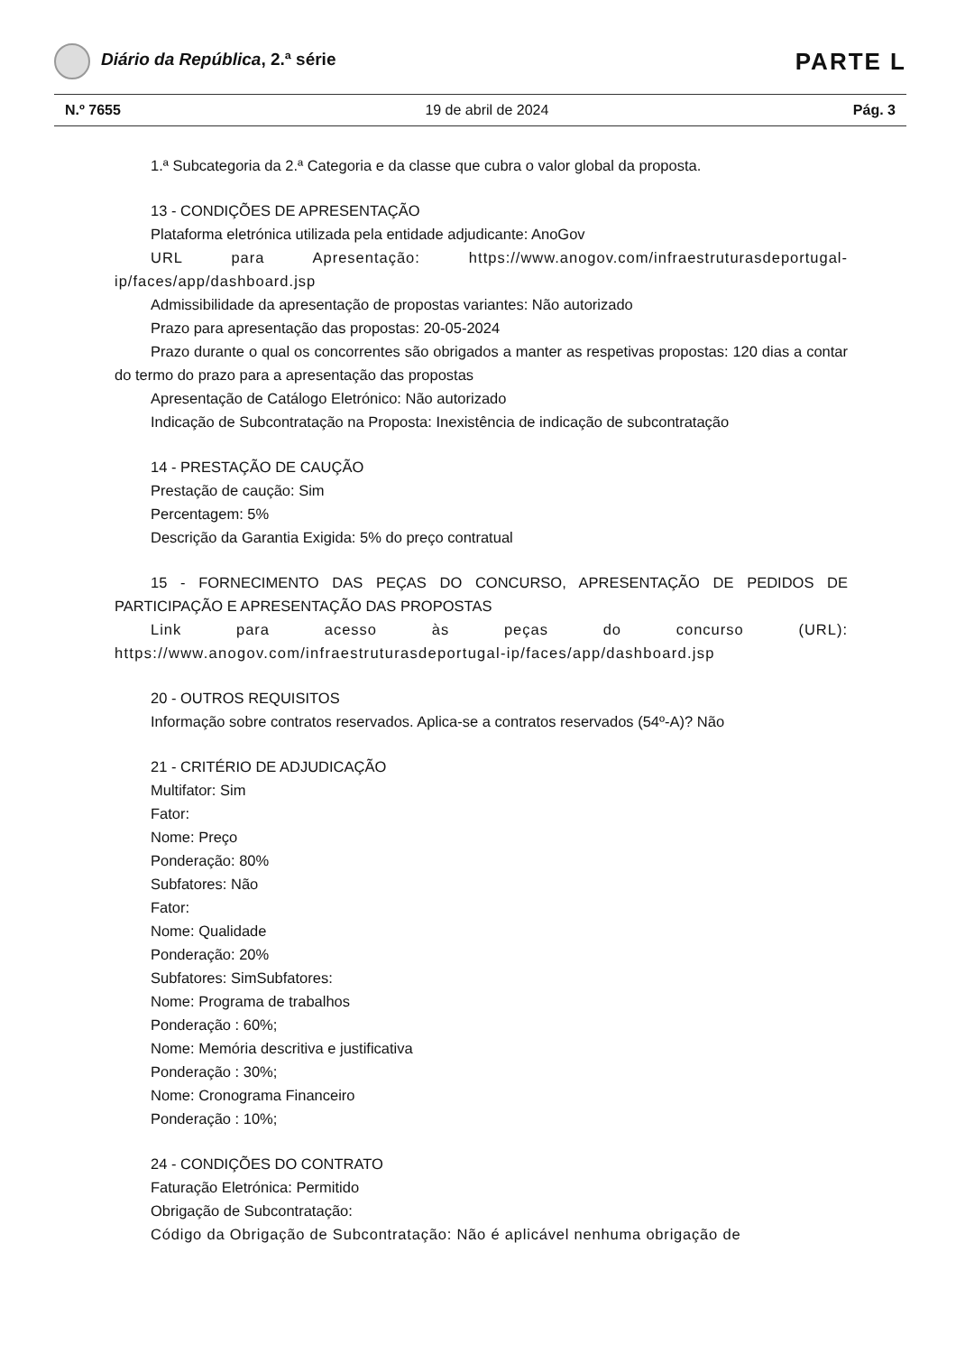Diário da República, 2.ª série
PARTE L
N.º 7655 19 de abril de 2024 Pág. 3
1.ª Subcategoria da 2.ª Categoria e da classe que cubra o valor global da proposta.
13 - CONDIÇÕES DE APRESENTAÇÃO
Plataforma eletrónica utilizada pela entidade adjudicante: AnoGov
URL para Apresentação: https://www.anogov.com/infraestruturasdeportugal-ip/faces/app/dashboard.jsp
Admissibilidade da apresentação de propostas variantes: Não autorizado
Prazo para apresentação das propostas: 20-05-2024
Prazo durante o qual os concorrentes são obrigados a manter as respetivas propostas: 120 dias a contar do termo do prazo para a apresentação das propostas
Apresentação de Catálogo Eletrónico: Não autorizado
Indicação de Subcontratação na Proposta: Inexistência de indicação de subcontratação
14 - PRESTAÇÃO DE CAUÇÃO
Prestação de caução: Sim
Percentagem: 5%
Descrição da Garantia Exigida: 5% do preço contratual
15 - FORNECIMENTO DAS PEÇAS DO CONCURSO, APRESENTAÇÃO DE PEDIDOS DE PARTICIPAÇÃO E APRESENTAÇÃO DAS PROPOSTAS
Link para acesso às peças do concurso (URL):
https://www.anogov.com/infraestruturasdeportugal-ip/faces/app/dashboard.jsp
20 - OUTROS REQUISITOS
Informação sobre contratos reservados. Aplica-se a contratos reservados (54º-A)? Não
21 - CRITÉRIO DE ADJUDICAÇÃO
Multifator: Sim
Fator:
Nome: Preço
Ponderação: 80%
Subfatores: Não
Fator:
Nome: Qualidade
Ponderação: 20%
Subfatores: SimSubfatores:
Nome: Programa de trabalhos
Ponderação : 60%;
Nome: Memória descritiva e justificativa
Ponderação : 30%;
Nome: Cronograma Financeiro
Ponderação : 10%;
24 - CONDIÇÕES DO CONTRATO
Faturação Eletrónica: Permitido
Obrigação de Subcontratação:
Código da Obrigação de Subcontratação: Não é aplicável nenhuma obrigação de